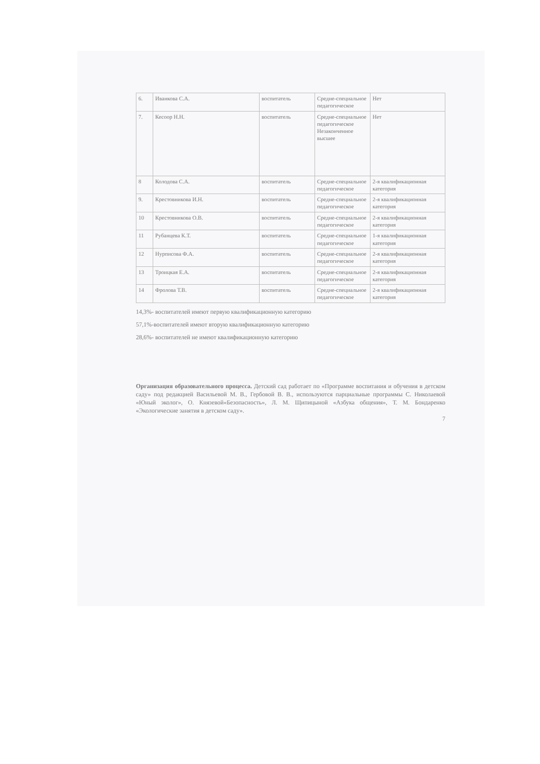| 6. | Иванкова С.А. | воспитатель | Средне-специальное педагогическое | Нет |
| 7. | Кесоор Н.Н. | воспитатель | Средне-специальное педагогическое Незаконченное высшее | Нет |
| 8 | Колодова С.А. | воспитатель | Средне-специальное педагогическое | 2-я квалификационная категория |
| 9. | Крестовникова И.Н. | воспитатель | Средне-специальное педагогическое | 2-я квалификационная категория |
| 10 | Крестовникова О.В. | воспитатель | Средне-специальное педагогическое | 2-я квалификационная категория |
| 11 | Рубанцева К.Т. | воспитатель | Средне-специальное педагогическое | 1-я квалификационная категория |
| 12 | Нурписова Ф.А. | воспитатель | Средне-специальное педагогическое | 2-я квалификационная категория |
| 13 | Троицкая Е.А. | воспитатель | Средне-специальное педагогическое | 2-я квалификационная категория |
| 14 | Фролова Т.В. | воспитатель | Средне-специальное педагогическое | 2-я квалификационная категория |
14,3%- воспитателей имеют первую квалификационную категорию
57,1%-воспитателей имеют вторую квалификационную категорию
28,6%- воспитателей не имеют квалификационную категорию
Организация образовательного процесса. Детский сад работает по «Программе воспитания и обучения в детском саду» под редакцией Васильевой М. В., Гербовой В. В., используются парциальные программы С. Николаевой «Юный эколог», О. Князевой«Безопасность», Л. М. Щипицыной «Азбука общения», Т. М. Бондаренко «Экологические занятия в детском саду».
7